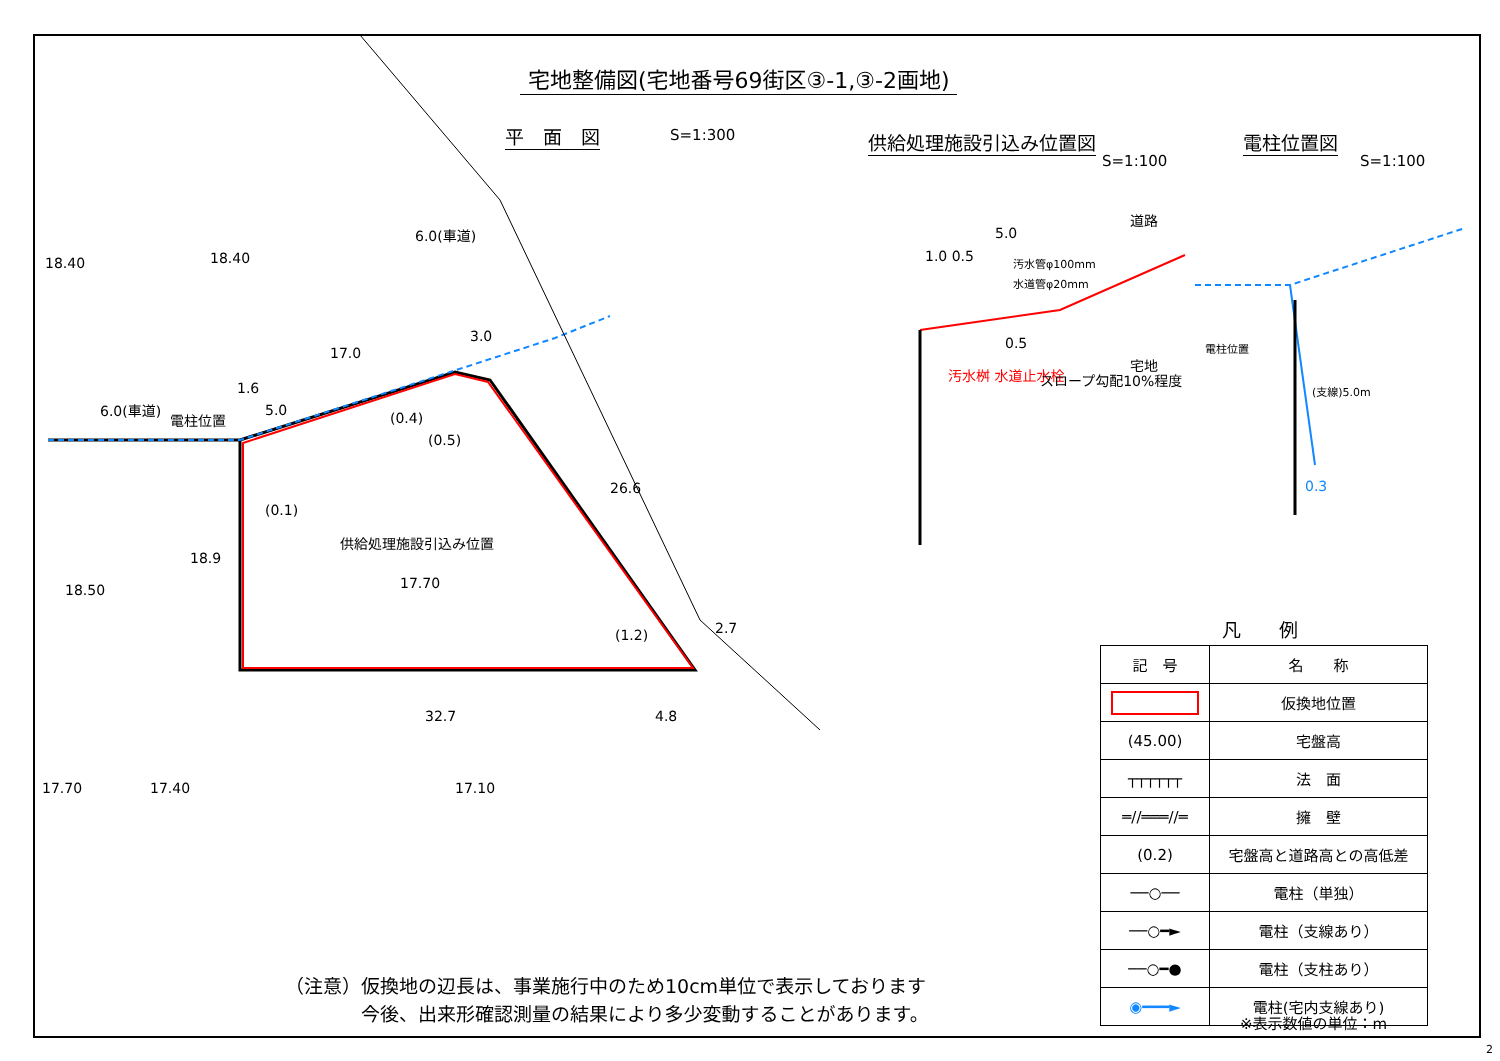宅地整備図(宅地番号69街区③-1,③-2画地)
平　面　図 S=1:300 供給処理施設引込み位置図
S=1:100
電柱位置図
S=1:100
18.40 18.40
17.0
3.0
6.0(車道)
1.6
5.0
電柱位置 (0.4)
(0.5)
6.0(車道)
(0.1)
供給処理施設引込み位置
26.6
18.9
18.50 17.70
(1.2) 2.7
32.7 4.8
17.70 17.40 17.10
5.0
1.0 0.5 汚水管φ100mm
水道管φ20mm
0.5
道路
宅地
汚水桝 水道止水栓 スロープ勾配10%程度
電柱位置
(支線)5.0m
0.3
凡　　例
| 記 号 | 名 称 |
| --- | --- |
| | 仮換地位置 |
| (45.00) | 宅盤高 |
| ┬┬┬┬┬┬ | 法 面 |
| ═//═══//═ | 擁 壁 |
| (0.2) | 宅盤高と道路高との高低差 |
| ──○── | 電柱（単独） |
| ──○━► | 電柱（支線あり） |
| ──○━● | 電柱（支柱あり） |
| ◉━━━► | 電柱(宅内支線あり) |
※表示数値の単位：m
（注意）仮換地の辺長は、事業施行中のため10cm単位で表示しております
　　　　今後、出来形確認測量の結果により多少変動することがあります。
2